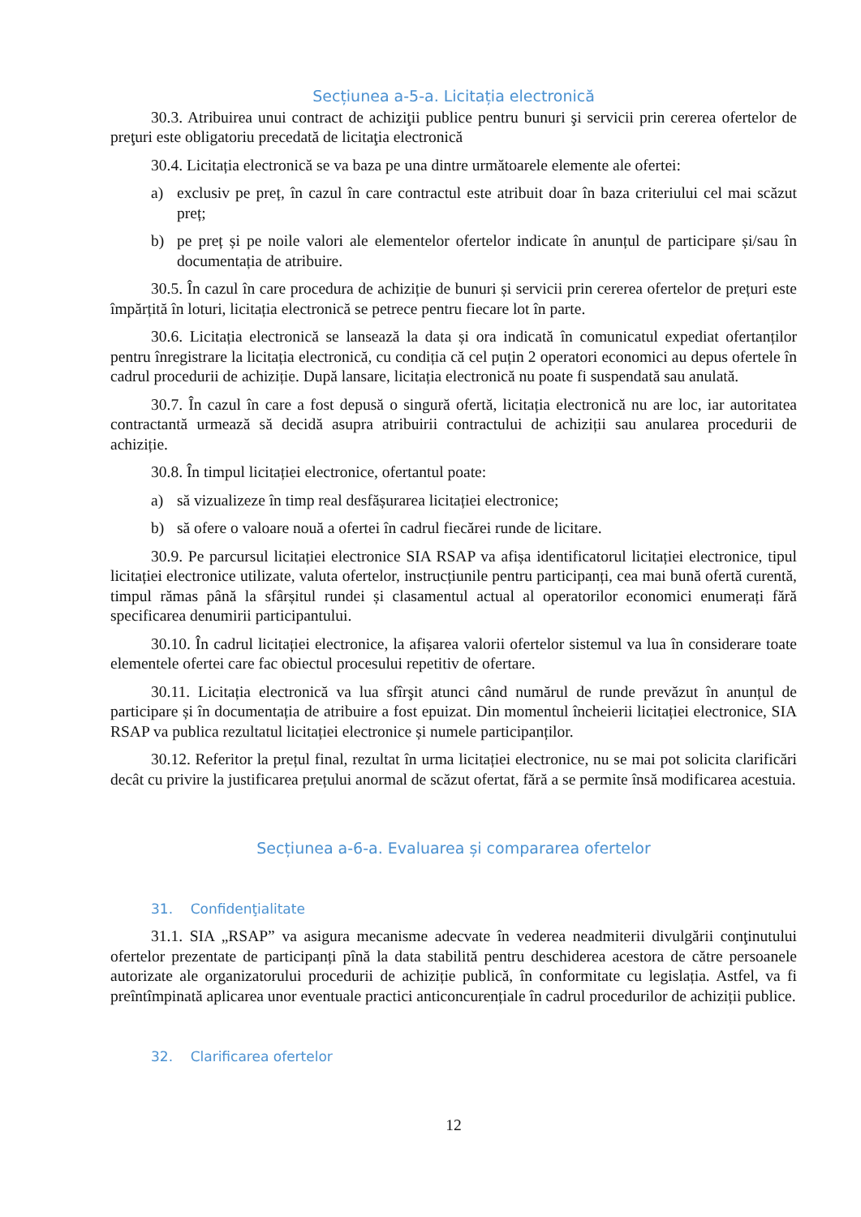Secțiunea a-5-a. Licitația electronică
30.3. Atribuirea unui contract de achiziţii publice pentru bunuri şi servicii prin cererea ofertelor de preţuri este obligatoriu precedată de licitaţia electronică
30.4. Licitația electronică se va baza pe una dintre următoarele elemente ale ofertei:
a) exclusiv pe preț, în cazul în care contractul este atribuit doar în baza criteriului cel mai scăzut preț;
b) pe preț și pe noile valori ale elementelor ofertelor indicate în anunțul de participare și/sau în documentația de atribuire.
30.5. În cazul în care procedura de achiziție de bunuri și servicii prin cererea ofertelor de prețuri este împărțită în loturi, licitația electronică se petrece pentru fiecare lot în parte.
30.6. Licitația electronică se lansează la data și ora indicată în comunicatul expediat ofertanților pentru înregistrare la licitația electronică, cu condiția că cel puțin 2 operatori economici au depus ofertele în cadrul procedurii de achiziție. După lansare, licitația electronică nu poate fi suspendată sau anulată.
30.7. În cazul în care a fost depusă o singură ofertă, licitația electronică nu are loc, iar autoritatea contractantă urmează să decidă asupra atribuirii contractului de achiziții sau anularea procedurii de achiziție.
30.8. În timpul licitației electronice, ofertantul poate:
a) să vizualizeze în timp real desfășurarea licitației electronice;
b) să ofere o valoare nouă a ofertei în cadrul fiecărei runde de licitare.
30.9. Pe parcursul licitației electronice SIA RSAP va afișa identificatorul licitației electronice, tipul licitației electronice utilizate, valuta ofertelor, instrucțiunile pentru participanți, cea mai bună ofertă curentă, timpul rămas până la sfârșitul rundei și clasamentul actual al operatorilor economici enumerați fără specificarea denumirii participantului.
30.10. În cadrul licitației electronice, la afișarea valorii ofertelor sistemul va lua în considerare toate elementele ofertei care fac obiectul procesului repetitiv de ofertare.
30.11. Licitația electronică va lua sfîrşit atunci când numărul de runde prevăzut în anunțul de participare și în documentația de atribuire a fost epuizat. Din momentul încheierii licitației electronice, SIA RSAP va publica rezultatul licitației electronice și numele participanților.
30.12. Referitor la prețul final, rezultat în urma licitației electronice, nu se mai pot solicita clarificări decât cu privire la justificarea prețului anormal de scăzut ofertat, fără a se permite însă modificarea acestuia.
Secțiunea a-6-a. Evaluarea și compararea ofertelor
31. Confidenţialitate
31.1. SIA „RSAP” va asigura mecanisme adecvate în vederea neadmiterii divulgării conţinutului ofertelor prezentate de participanți pînă la data stabilită pentru deschiderea acestora de către persoanele autorizate ale organizatorului procedurii de achiziție publică, în conformitate cu legislația. Astfel, va fi preîntîmpinată aplicarea unor eventuale practici anticoncurențiale în cadrul procedurilor de achiziții publice.
32. Clarificarea ofertelor
12